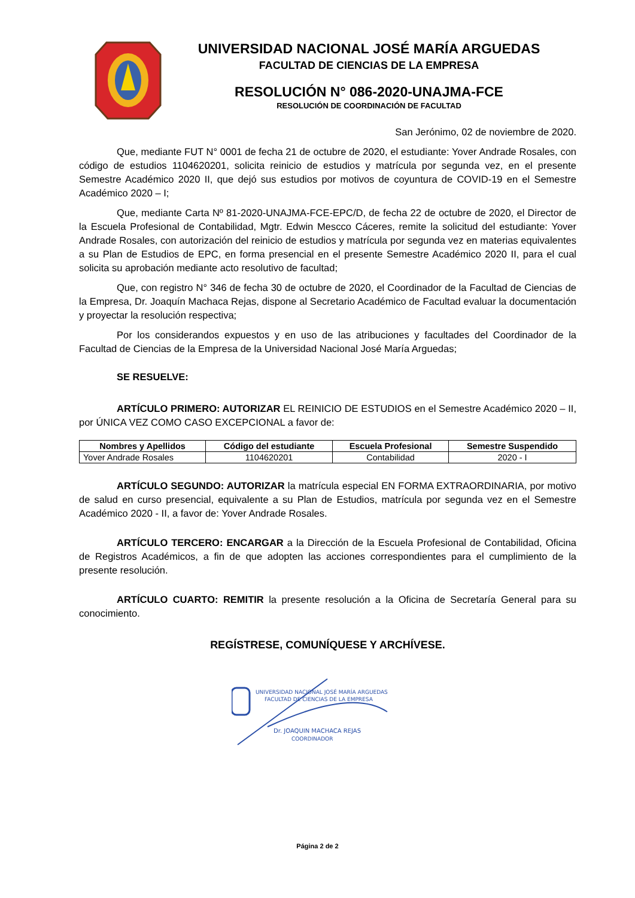UNIVERSIDAD NACIONAL JOSÉ MARÍA ARGUEDAS
FACULTAD DE CIENCIAS DE LA EMPRESA
RESOLUCIÓN N° 086-2020-UNAJMA-FCE
RESOLUCIÓN DE COORDINACIÓN DE FACULTAD
San Jerónimo, 02 de noviembre de 2020.
Que, mediante FUT N° 0001 de fecha 21 de octubre de 2020, el estudiante: Yover Andrade Rosales, con código de estudios 1104620201, solicita reinicio de estudios y matrícula por segunda vez, en el presente Semestre Académico 2020 II, que dejó sus estudios por motivos de coyuntura de COVID-19 en el Semestre Académico 2020 – I;
Que, mediante Carta Nº 81-2020-UNAJMA-FCE-EPC/D, de fecha 22 de octubre de 2020, el Director de la Escuela Profesional de Contabilidad, Mgtr. Edwin Mescco Cáceres, remite la solicitud del estudiante: Yover Andrade Rosales, con autorización del reinicio de estudios y matrícula por segunda vez en materias equivalentes a su Plan de Estudios de EPC, en forma presencial en el presente Semestre Académico 2020 II, para el cual solicita su aprobación mediante acto resolutivo de facultad;
Que, con registro N° 346 de fecha 30 de octubre de 2020, el Coordinador de la Facultad de Ciencias de la Empresa, Dr. Joaquín Machaca Rejas, dispone al Secretario Académico de Facultad evaluar la documentación y proyectar la resolución respectiva;
Por los considerandos expuestos y en uso de las atribuciones y facultades del Coordinador de la Facultad de Ciencias de la Empresa de la Universidad Nacional José María Arguedas;
SE RESUELVE:
ARTÍCULO PRIMERO: AUTORIZAR EL REINICIO DE ESTUDIOS en el Semestre Académico 2020 – II, por ÚNICA VEZ COMO CASO EXCEPCIONAL a favor de:
| Nombres y Apellidos | Código del estudiante | Escuela Profesional | Semestre Suspendido |
| --- | --- | --- | --- |
| Yover Andrade Rosales | 1104620201 | Contabilidad | 2020 - I |
ARTÍCULO SEGUNDO: AUTORIZAR la matrícula especial EN FORMA EXTRAORDINARIA, por motivo de salud en curso presencial, equivalente a su Plan de Estudios, matrícula por segunda vez en el Semestre Académico 2020 - II, a favor de: Yover Andrade Rosales.
ARTÍCULO TERCERO: ENCARGAR a la Dirección de la Escuela Profesional de Contabilidad, Oficina de Registros Académicos, a fin de que adopten las acciones correspondientes para el cumplimiento de la presente resolución.
ARTÍCULO CUARTO: REMITIR la presente resolución a la Oficina de Secretaría General para su conocimiento.
REGÍSTRESE, COMUNÍQUESE Y ARCHÍVESE.
UNIVERSIDAD NACIONAL JOSÉ MARÍA ARGUEDAS
FACULTAD DE CIENCIAS DE LA EMPRESA
Dr. JOAQUIN MACHACA REJAS
COORDINADOR
Página 2 de 2